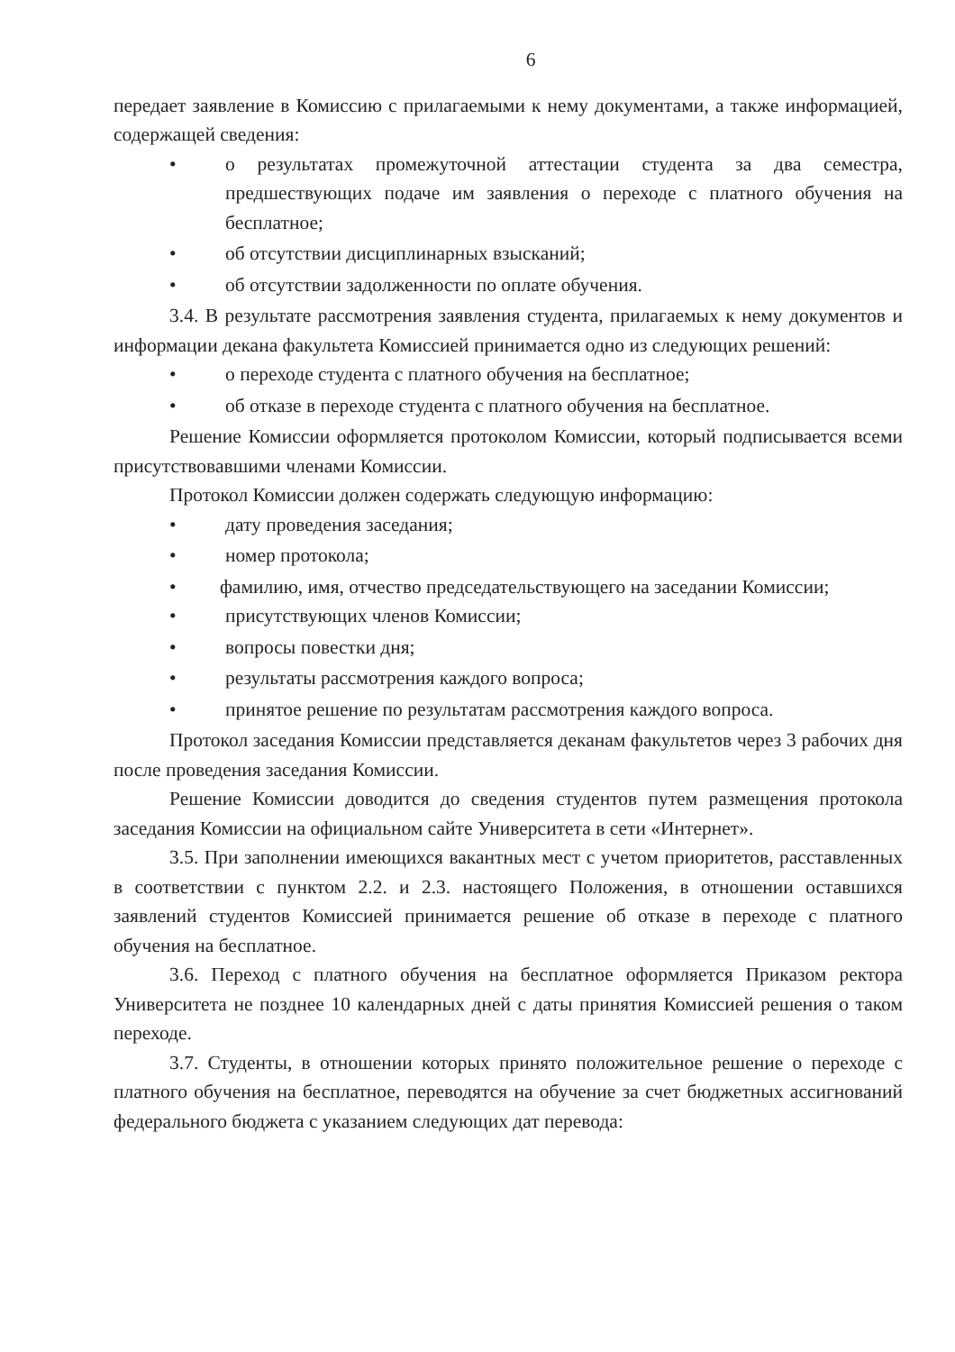6
передает заявление в Комиссию с прилагаемыми к нему документами, а также информацией, содержащей сведения:
• о результатах промежуточной аттестации студента за два семестра, предшествующих подаче им заявления о переходе с платного обучения на бесплатное;
• об отсутствии дисциплинарных взысканий;
• об отсутствии задолженности по оплате обучения.
3.4. В результате рассмотрения заявления студента, прилагаемых к нему документов и информации декана факультета Комиссией принимается одно из следующих решений:
• о переходе студента с платного обучения на бесплатное;
• об отказе в переходе студента с платного обучения на бесплатное.
Решение Комиссии оформляется протоколом Комиссии, который подписывается всеми присутствовавшими членами Комиссии.
Протокол Комиссии должен содержать следующую информацию:
• дату проведения заседания;
• номер протокола;
• фамилию, имя, отчество председательствующего на заседании Комиссии;
• присутствующих членов Комиссии;
• вопросы повестки дня;
• результаты рассмотрения каждого вопроса;
• принятое решение по результатам рассмотрения каждого вопроса.
Протокол заседания Комиссии представляется деканам факультетов через 3 рабочих дня после проведения заседания Комиссии.
Решение Комиссии доводится до сведения студентов путем размещения протокола заседания Комиссии на официальном сайте Университета в сети «Интернет».
3.5. При заполнении имеющихся вакантных мест с учетом приоритетов, расставленных в соответствии с пунктом 2.2. и 2.3. настоящего Положения, в отношении оставшихся заявлений студентов Комиссией принимается решение об отказе в переходе с платного обучения на бесплатное.
3.6. Переход с платного обучения на бесплатное оформляется Приказом ректора Университета не позднее 10 календарных дней с даты принятия Комиссией решения о таком переходе.
3.7. Студенты, в отношении которых принято положительное решение о переходе с платного обучения на бесплатное, переводятся на обучение за счет бюджетных ассигнований федерального бюджета с указанием следующих дат перевода: